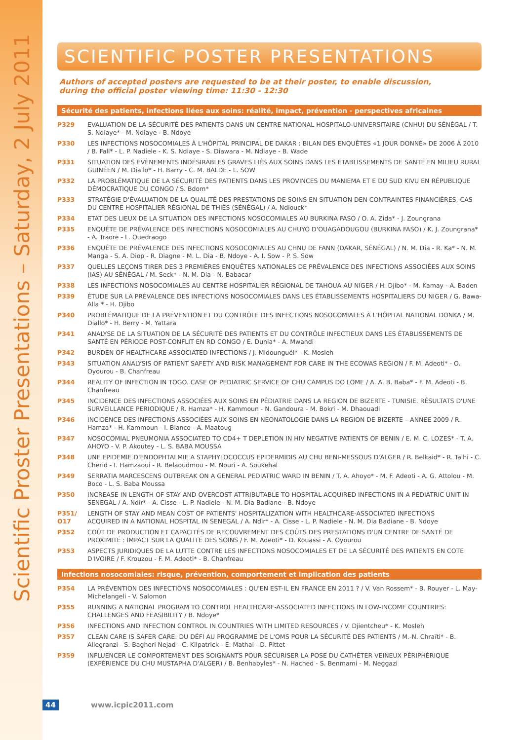Scientific Proster Presentations – Saturday, 2 July 2011
SCIENTIFIC POSTER PRESENTATIONS
Authors of accepted posters are requested to be at their poster, to enable discussion,
during the official poster viewing time: 11:30 - 12:30
Sécurité des patients, infections liées aux soins: réalité, impact, prévention - perspectives africaines
P329 EVALUATION DE LA SÉCURITÉ DES PATIENTS DANS UN CENTRE NATIONAL HOSPITALO-UNIVERSITAIRE (CNHU) DU SÉNÉGAL / T. S. Ndiaye* - M. Ndiaye - B. Ndoye
P330 LES INFECTIONS NOSOCOMIALES À L'HÔPITAL PRINCIPAL DE DAKAR : BILAN DES ENQUÊTES «1 JOUR DONNÉ» DE 2006 À 2010 / B. Fall* - L. P. Nadiele - K. S. Ndiaye - S. Diawara - M. Ndiaye - B. Wade
P331 SITUATION DES ÉVÈNEMENTS INDÉSIRABLES GRAVES LIÉS AUX SOINS DANS LES ÉTABLISSEMENTS DE SANTÉ EN MILIEU RURAL GUINÉEN / M. Diallo* - H. Barry - C. M. BALDE - L. SOW
P332 LA PROBLÉMATIQUE DE LA SÉCURITÉ DES PATIENTS DANS LES PROVINCES DU MANIEMA ET E DU SUD KIVU EN RÉPUBLIQUE DÉMOCRATIQUE DU CONGO / S. Bdom*
P333 STRATÉGIE D'ÉVALUATION DE LA QUALITÉ DES PRESTATIONS DE SOINS EN SITUATION DEN CONTRAINTES FINANCIÈRES, CAS DU CENTRE HOSPITALIER RÉGIONAL DE THIÈS (SÉNÉGAL) / A. Ndiouck*
P334 ETAT DES LIEUX DE LA SITUATION DES INFECTIONS NOSOCOMIALES AU BURKINA FASO / O. A. Zida* - J. Zoungrana
P335 ENQUÊTE DE PRÉVALENCE DES INFECTIONS NOSOCOMIALES AU CHUYO D'OUAGADOUGOU (BURKINA FASO) / K. J. Zoungrana* - A. Traore - L. Ouedraogo
P336 ENQUÊTE DE PRÉVALENCE DES INFECTIONS NOSOCOMIALES AU CHNU DE FANN (DAKAR, SÉNÉGAL) / N. M. Dia - R. Ka* - N. M. Manga - S. A. Diop - R. Diagne - M. L. Dia - B. Ndoye - A. I. Sow - P. S. Sow
P337 QUELLES LEÇONS TIRER DES 3 PREMIÈRES ENQUÊTES NATIONALES DE PRÉVALENCE DES INFECTIONS ASSOCIÉES AUX SOINS (IAS) AU SÉNÉGAL / M. Seck* - N. M. Dia - N. Babacar
P338 LES INFECTIONS NOSOCOMIALES AU CENTRE HOSPITALIER RÉGIONAL DE TAHOUA AU NIGER / H. Djibo* - M. Kamay - A. Baden
P339 ÉTUDE SUR LA PRÉVALENCE DES INFECTIONS NOSOCOMIALES DANS LES ÉTABLISSEMENTS HOSPITALIERS DU NIGER / G. Bawa-Alla * - H. Djibo
P340 PROBLÉMATIQUE DE LA PRÉVENTION ET DU CONTRÔLE DES INFECTIONS NOSOCOMIALES À L'HÔPITAL NATIONAL DONKA / M. Diallo* - H. Berry - M. Yattara
P341 ANALYSE DE LA SITUATION DE LA SÉCURITÉ DES PATIENTS ET DU CONTRÔLE INFECTIEUX DANS LES ÉTABLISSEMENTS DE SANTÉ EN PÉRIODE POST-CONFLIT EN RD CONGO / E. Dunia* - A. Mwandi
P342 BURDEN OF HEALTHCARE ASSOCIATED INFECTIONS / J. Midounguél* - K. Mosleh
P343 SITUATION ANALYSIS OF PATIENT SAFETY AND RISK MANAGEMENT FOR CARE IN THE ECOWAS REGION / F. M. Adeoti* - O. Oyourou - B. Chanfreau
P344 REALITY OF INFECTION IN TOGO. CASE OF PEDIATRIC SERVICE OF CHU CAMPUS DO LOME / A. A. B. Baba* - F. M. Adeoti - B. Chanfreau
P345 INCIDENCE DES INFECTIONS ASSOCIÉES AUX SOINS EN PÉDIATRIE DANS LA REGION DE BIZERTE - TUNISIE. RÉSULTATS D'UNE SURVEILLANCE PERIODIQUE / R. Hamza* - H. Kammoun - N. Gandoura - M. Bokri - M. Dhaouadi
P346 INCIDENCE DES INFECTIONS ASSOCIÉES AUX SOINS EN NEONATOLOGIE DANS LA REGION DE BIZERTE – ANNEE 2009 / R. Hamza* - H. Kammoun - I. Blanco - A. Maatoug
P347 NOSOCOMIAL PNEUMONIA ASSOCIATED TO CD4+ T DEPLETION IN HIV NEGATIVE PATIENTS OF BENIN / E. M. C. LOZES* - T. A. AHOYO - V. P. Akoutey - L. S. BABA MOUSSA
P348 UNE EPIDEMIE D'ENDOPHTALMIE A STAPHYLOCOCCUS EPIDERMIDIS AU CHU BENI-MESSOUS D'ALGER / R. Belkaid* - R. Talhi - C. Cherid - I. Hamzaoui - R. Belaoudmou - M. Nouri - A. Soukehal
P349 SERRATIA MARCESCENS OUTBREAK ON A GENERAL PEDIATRIC WARD IN BENIN / T. A. Ahoyo* - M. F. Adeoti - A. G. Attolou - M. Boco - L. S. Baba Moussa
P350 INCREASE IN LENGTH OF STAY AND OVERCOST ATTRIBUTABLE TO HOSPITAL-ACQUIRED INFECTIONS IN A PEDIATRIC UNIT IN SENEGAL / A. Ndir* - A. Cisse - L. P. Nadiele - N. M. Dia Badiane - B. Ndoye
P351/
O17 LENGTH OF STAY AND MEAN COST OF PATIENTS' HOSPITALIZATION WITH HEALTHCARE-ASSOCIATED INFECTIONS
ACQUIRED IN A NATIONAL HOSPITAL IN SENEGAL / A. Ndir* - A. Cisse - L. P. Nadiele - N. M. Dia Badiane - B. Ndoye
P352 COÛT DE PRODUCTION ET CAPACITÉS DE RECOUVREMENT DES COÛTS DES PRESTATIONS D'UN CENTRE DE SANTÉ DE PROXIMITÉ : IMPACT SUR LA QUALITÉ DES SOINS / F. M. Adeoti* - D. Kouassi - A. Oyourou
P353 ASPECTS JURIDIQUES DE LA LUTTE CONTRE LES INFECTIONS NOSOCOMIALES ET DE LA SÉCURITÉ DES PATIENTS EN COTE D'IVOIRE / F. Krouzou - F. M. Adeoti* - B. Chanfreau
Infections nosocomiales: risque, prévention, comportement et implication des patients
P354 LA PRÉVENTION DES INFECTIONS NOSOCOMIALES : QU'EN EST-IL EN FRANCE EN 2011 ? / V. Van Rossem* - B. Rouyer - L. May-Michelangeli - V. Salomon
P355 RUNNING A NATIONAL PROGRAM TO CONTROL HEALTHCARE-ASSOCIATED INFECTIONS IN LOW-INCOME COUNTRIES: CHALLENGES AND FEASIBILITY / B. Ndoye*
P356 INFECTIONS AND INFECTION CONTROL IN COUNTRIES WITH LIMITED RESOURCES / V. Djientcheu* - K. Mosleh
P357 CLEAN CARE IS SAFER CARE: DU DÉFI AU PROGRAMME DE L'OMS POUR LA SÉCURITÉ DES PATIENTS / M.-N. Chraïti* - B. Allegranzi - S. Bagheri Nejad - C. Kilpatrick - E. Mathai - D. Pittet
P359 INFLUENCER LE COMPORTEMENT DES SOIGNANTS POUR SÉCURISER LA POSE DU CATHÉTER VEINEUX PÉRIPHÉRIQUE (EXPÉRIENCE DU CHU MUSTAPHA D'ALGER) / B. Benhabyles* - N. Hached - S. Benmami - M. Neggazi
44 www.icpic2011.com